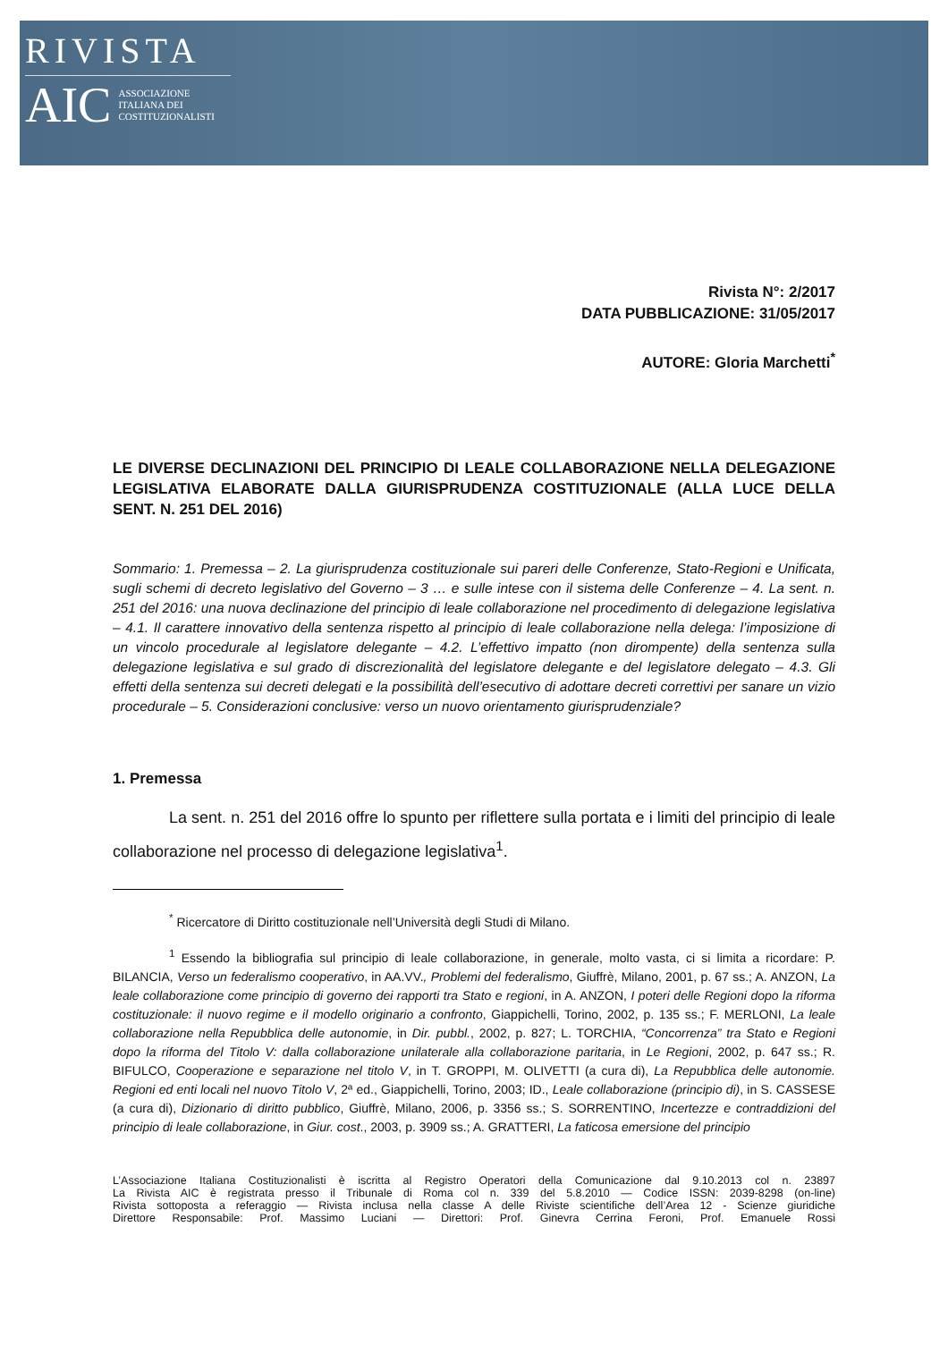RIVISTA
AIC ASSOCIAZIONE
ITALIANA DEI
COSTITUZIONALISTI
Rivista N°: 2/2017
DATA PUBBLICAZIONE: 31/05/2017
AUTORE: Gloria Marchetti<sup>*</sup>
LE DIVERSE DECLINAZIONI DEL PRINCIPIO DI LEALE COLLABORAZIONE NELLA DELEGAZIONE LEGISLATIVA ELABORATE DALLA GIURISPRUDENZA COSTITUZIONALE (ALLA LUCE DELLA SENT. N. 251 DEL 2016)
Sommario: 1. Premessa – 2. La giurisprudenza costituzionale sui pareri delle Conferenze, Stato-Regioni e Unificata, sugli schemi di decreto legislativo del Governo – 3 … e sulle intese con il sistema delle Conferenze – 4. La sent. n. 251 del 2016: una nuova declinazione del principio di leale collaborazione nel procedimento di delegazione legislativa – 4.1. Il carattere innovativo della sentenza rispetto al principio di leale collaborazione nella delega: l’imposizione di un vincolo procedurale al legislatore delegante – 4.2. L’effettivo impatto (non dirompente) della sentenza sulla delegazione legislativa e sul grado di discrezionalità del legislatore delegante e del legislatore delegato – 4.3. Gli effetti della sentenza sui decreti delegati e la possibilità dell’esecutivo di adottare decreti correttivi per sanare un vizio procedurale – 5. Considerazioni conclusive: verso un nuovo orientamento giurisprudenziale?
1. Premessa
La sent. n. 251 del 2016 offre lo spunto per riflettere sulla portata e i limiti del principio di leale collaborazione nel processo di delegazione legislativa<sup>1</sup>.
<sup>*</sup> Ricercatore di Diritto costituzionale nell’Università degli Studi di Milano.
<sup>1</sup> Essendo la bibliografia sul principio di leale collaborazione, in generale, molto vasta, ci si limita a ricordare: P. BILANCIA, Verso un federalismo cooperativo, in AA.VV., Problemi del federalismo, Giuffrè, Milano, 2001, p. 67 ss.; A. ANZON, La leale collaborazione come principio di governo dei rapporti tra Stato e regioni, in A. ANZON, I poteri delle Regioni dopo la riforma costituzionale: il nuovo regime e il modello originario a confronto, Giappichelli, Torino, 2002, p. 135 ss.; F. MERLONI, La leale collaborazione nella Repubblica delle autonomie, in Dir. pubbl., 2002, p. 827; L. TORCHIA, “Concorrenza” tra Stato e Regioni dopo la riforma del Titolo V: dalla collaborazione unilaterale alla collaborazione paritaria, in Le Regioni, 2002, p. 647 ss.; R. BIFULCO, Cooperazione e separazione nel titolo V, in T. GROPPI, M. OLIVETTI (a cura di), La Repubblica delle autonomie. Regioni ed enti locali nel nuovo Titolo V, 2ª ed., Giappichelli, Torino, 2003; ID., Leale collaborazione (principio di), in S. CASSESE (a cura di), Dizionario di diritto pubblico, Giuffrè, Milano, 2006, p. 3356 ss.; S. SORRENTINO, Incertezze e contraddizioni del principio di leale collaborazione, in Giur. cost., 2003, p. 3909 ss.; A. GRATTERI, La faticosa emersione del principio
L’Associazione Italiana Costituzionalisti è iscritta al Registro Operatori della Comunicazione dal 9.10.2013 col n. 23897
La Rivista AIC è registrata presso il Tribunale di Roma col n. 339 del 5.8.2010 — Codice ISSN: 2039-8298 (on-line)
Rivista sottoposta a referaggio — Rivista inclusa nella classe A delle Riviste scientifiche dell’Area 12 - Scienze giuridiche
Direttore Responsabile: Prof. Massimo Luciani — Direttori: Prof. Ginevra Cerrina Feroni, Prof. Emanuele Rossi